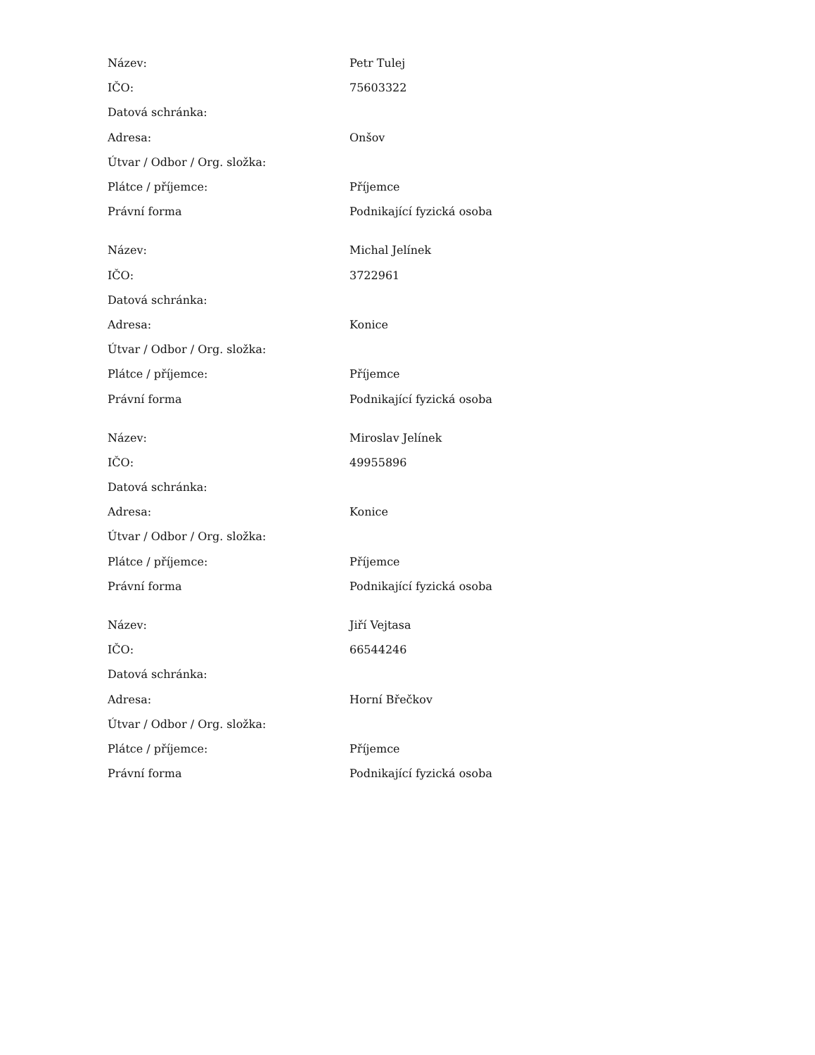| Název: | Petr Tulej |
| IČO: | 75603322 |
| Datová schránka: | |
| Adresa: | Onšov |
| Útvar / Odbor / Org. složka: | |
| Plátce / příjemce: | Příjemce |
| Právní forma | Podnikající fyzická osoba |
| Název: | Michal Jelínek |
| IČO: | 3722961 |
| Datová schránka: | |
| Adresa: | Konice |
| Útvar / Odbor / Org. složka: | |
| Plátce / příjemce: | Příjemce |
| Právní forma | Podnikající fyzická osoba |
| Název: | Miroslav Jelínek |
| IČO: | 49955896 |
| Datová schránka: | |
| Adresa: | Konice |
| Útvar / Odbor / Org. složka: | |
| Plátce / příjemce: | Příjemce |
| Právní forma | Podnikající fyzická osoba |
| Název: | Jiří Vejtasa |
| IČO: | 66544246 |
| Datová schránka: | |
| Adresa: | Horní Břečkov |
| Útvar / Odbor / Org. složka: | |
| Plátce / příjemce: | Příjemce |
| Právní forma | Podnikající fyzická osoba |